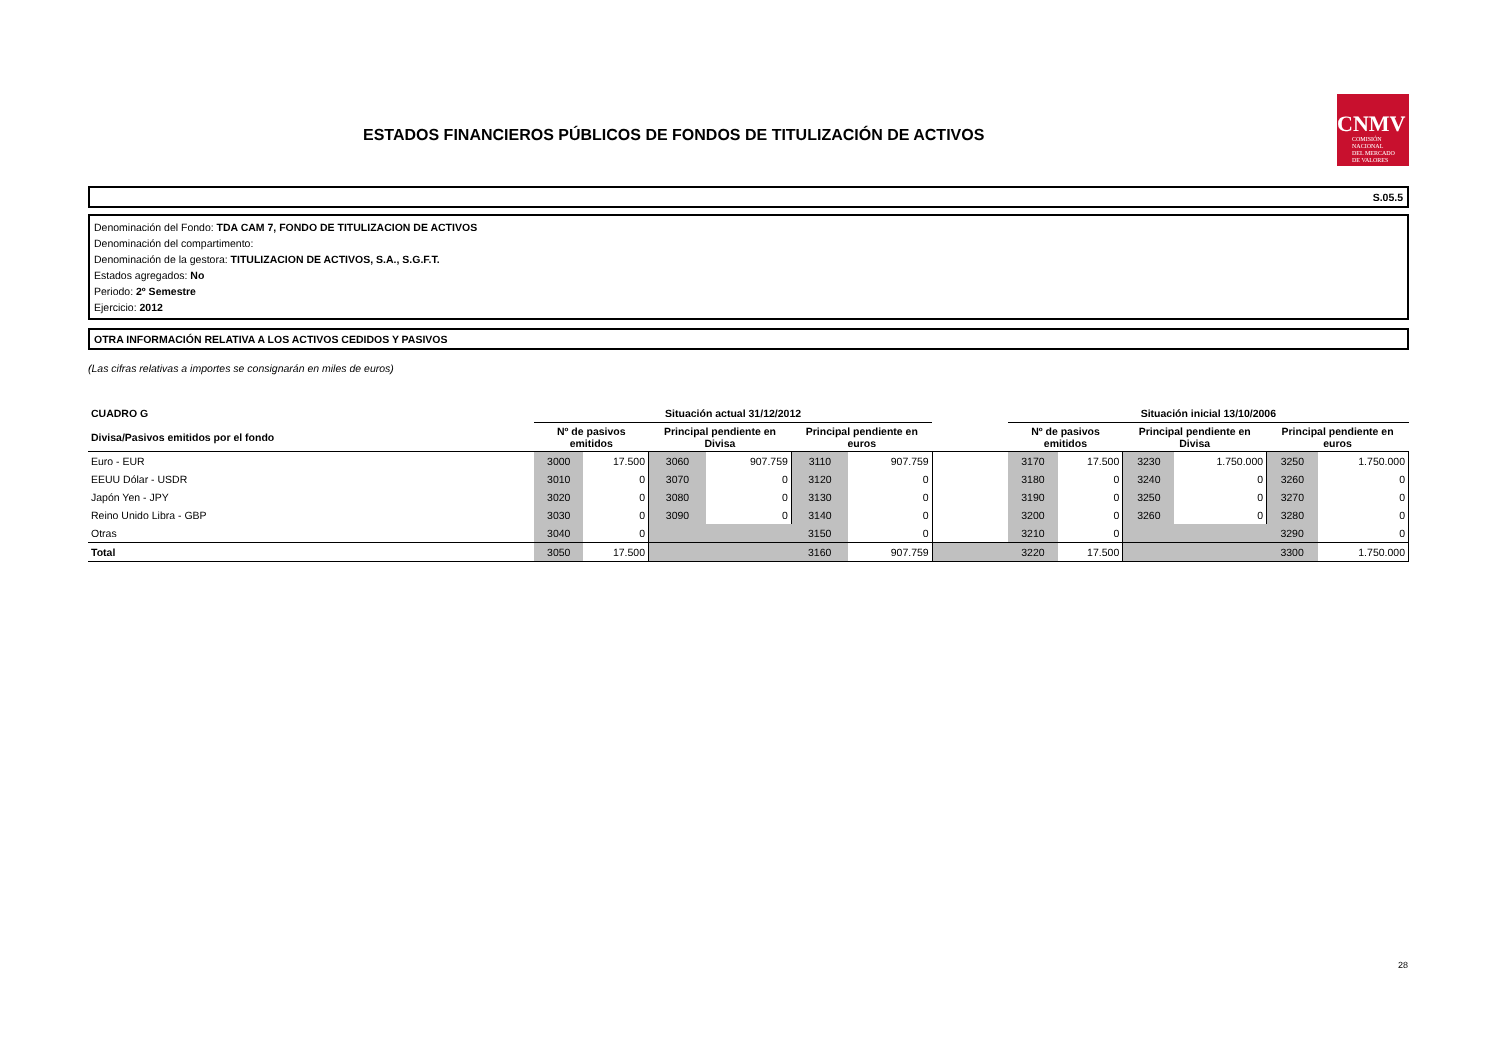ESTADOS FINANCIEROS PÚBLICOS DE FONDOS DE TITULIZACIÓN DE ACTIVOS
CNMV
COMISIÓN
NACIONAL
DEL MERCADO
DE VALORES
S.05.5
Denominación del Fondo: TDA CAM 7, FONDO DE TITULIZACION DE ACTIVOS
Denominación del compartimento:
Denominación de la gestora: TITULIZACION DE ACTIVOS, S.A., S.G.F.T.
Estados agregados: No
Periodo: 2º Semestre
Ejercicio: 2012
OTRA INFORMACIÓN RELATIVA A LOS ACTIVOS CEDIDOS Y PASIVOS
(Las cifras relativas a importes se consignarán en miles de euros)
| CUADRO G | Situación actual 31/12/2012 | | | | | | | Situación inicial 13/10/2006 | | | | | |
| --- | --- | --- | --- | --- | --- | --- | --- | --- | --- | --- | --- | --- | --- |
| Divisa/Pasivos emitidos por el fondo | Nº de pasivos emitidos | | Principal pendiente en Divisa | | Principal pendiente en euros | | | Nº de pasivos emitidos | | Principal pendiente en Divisa | | Principal pendiente en euros | |
| Euro - EUR | 3000 | 17.500 | 3060 | 907.759 | 3110 | 907.759 | | 3170 | 17.500 | 3230 | 1.750.000 | 3250 | 1.750.000 |
| EEUU Dólar - USDR | 3010 | 0 | 3070 | 0 | 3120 | 0 | | 3180 | 0 | 3240 | 0 | 3260 | 0 |
| Japón Yen - JPY | 3020 | 0 | 3080 | 0 | 3130 | 0 | | 3190 | 0 | 3250 | 0 | 3270 | 0 |
| Reino Unido Libra - GBP | 3030 | 0 | 3090 | 0 | 3140 | 0 | | 3200 | 0 | 3260 | 0 | 3280 | 0 |
| Otras | 3040 | 0 | | | 3150 | 0 | | 3210 | 0 | | | 3290 | 0 |
| Total | 3050 | 17.500 | | | 3160 | 907.759 | | 3220 | 17.500 | | | 3300 | 1.750.000 |
28